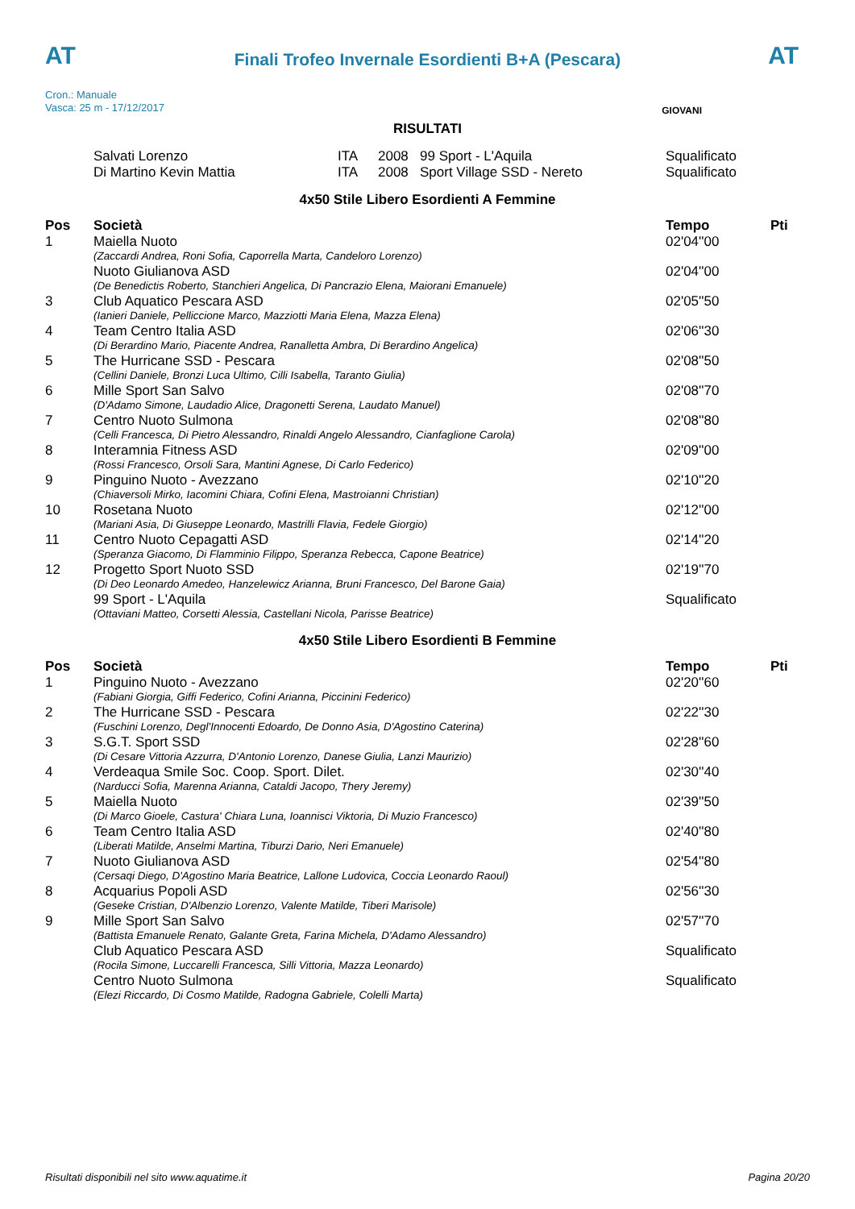AT
Finali Trofeo Invernale Esordienti B+A (Pescara)
AT
Cron.: Manuale
Vasca: 25 m - 17/12/2017
GIOVANI
RISULTATI
| | Salvati Lorenzo | ITA | 2008 | 99 Sport - L'Aquila | Squalificato |
| | Di Martino Kevin Mattia | ITA | 2008 | Sport Village SSD - Nereto | Squalificato |
4x50 Stile Libero Esordienti A Femmine
| Pos | Società | Tempo | Pti |
| --- | --- | --- | --- |
| 1 | Maiella Nuoto | 02'04''00 | |
| | (Zaccardi Andrea, Roni Sofia, Caporrella Marta, Candeloro Lorenzo) | | |
| | Nuoto Giulianova ASD | 02'04''00 | |
| | (De Benedictis Roberto, Stanchieri Angelica, Di Pancrazio Elena, Maiorani Emanuele) | | |
| 3 | Club Aquatico Pescara ASD | 02'05''50 | |
| | (Ianieri Daniele, Pelliccione Marco, Mazziotti Maria Elena, Mazza Elena) | | |
| 4 | Team Centro Italia ASD | 02'06''30 | |
| | (Di Berardino Mario, Piacente Andrea, Ranalletta Ambra, Di Berardino Angelica) | | |
| 5 | The Hurricane SSD - Pescara | 02'08''50 | |
| | (Cellini Daniele, Bronzi Luca Ultimo, Cilli Isabella, Taranto Giulia) | | |
| 6 | Mille Sport San Salvo | 02'08''70 | |
| | (D'Adamo Simone, Laudadio Alice, Dragonetti Serena, Laudato Manuel) | | |
| 7 | Centro Nuoto Sulmona | 02'08''80 | |
| | (Celli Francesca, Di Pietro Alessandro, Rinaldi Angelo Alessandro, Cianfaglione Carola) | | |
| 8 | Interamnia Fitness ASD | 02'09''00 | |
| | (Rossi Francesco, Orsoli Sara, Mantini Agnese, Di Carlo Federico) | | |
| 9 | Pinguino Nuoto - Avezzano | 02'10''20 | |
| | (Chiaversoli Mirko, Iacomini Chiara, Cofini Elena, Mastroianni Christian) | | |
| 10 | Rosetana Nuoto | 02'12''00 | |
| | (Mariani Asia, Di Giuseppe Leonardo, Mastrilli Flavia, Fedele Giorgio) | | |
| 11 | Centro Nuoto Cepagatti ASD | 02'14''20 | |
| | (Speranza Giacomo, Di Flamminio Filippo, Speranza Rebecca, Capone Beatrice) | | |
| 12 | Progetto Sport Nuoto SSD | 02'19''70 | |
| | (Di Deo Leonardo Amedeo, Hanzelewicz Arianna, Bruni Francesco, Del Barone Gaia) | | |
| | 99 Sport - L'Aquila | Squalificato | |
| | (Ottaviani Matteo, Corsetti Alessia, Castellani Nicola, Parisse Beatrice) | | |
4x50 Stile Libero Esordienti B Femmine
| Pos | Società | Tempo | Pti |
| --- | --- | --- | --- |
| 1 | Pinguino Nuoto - Avezzano | 02'20''60 | |
| | (Fabiani Giorgia, Giffi Federico, Cofini Arianna, Piccinini Federico) | | |
| 2 | The Hurricane SSD - Pescara | 02'22''30 | |
| | (Fuschini Lorenzo, Degl'Innocenti Edoardo, De Donno Asia, D'Agostino Caterina) | | |
| 3 | S.G.T. Sport SSD | 02'28''60 | |
| | (Di Cesare Vittoria Azzurra, D'Antonio Lorenzo, Danese Giulia, Lanzi Maurizio) | | |
| 4 | Verdeaqua Smile Soc. Coop. Sport. Dilet. | 02'30''40 | |
| | (Narducci Sofia, Marenna Arianna, Cataldi Jacopo, Thery Jeremy) | | |
| 5 | Maiella Nuoto | 02'39''50 | |
| | (Di Marco Gioele, Castura' Chiara Luna, Ioannisci Viktoria, Di Muzio Francesco) | | |
| 6 | Team Centro Italia ASD | 02'40''80 | |
| | (Liberati Matilde, Anselmi Martina, Tiburzi Dario, Neri Emanuele) | | |
| 7 | Nuoto Giulianova ASD | 02'54''80 | |
| | (Cersaqi Diego, D'Agostino Maria Beatrice, Lallone Ludovica, Coccia Leonardo Raoul) | | |
| 8 | Acquarius Popoli ASD | 02'56''30 | |
| | (Geseke Cristian, D'Albenzio Lorenzo, Valente Matilde, Tiberi Marisole) | | |
| 9 | Mille Sport San Salvo | 02'57''70 | |
| | (Battista Emanuele Renato, Galante Greta, Farina Michela, D'Adamo Alessandro) | | |
| | Club Aquatico Pescara ASD | Squalificato | |
| | (Rocila Simone, Luccarelli Francesca, Silli Vittoria, Mazza Leonardo) | | |
| | Centro Nuoto Sulmona | Squalificato | |
| | (Elezi Riccardo, Di Cosmo Matilde, Radogna Gabriele, Colelli Marta) | | |
Risultati disponibili nel sito www.aquatime.it Pagina 20/20